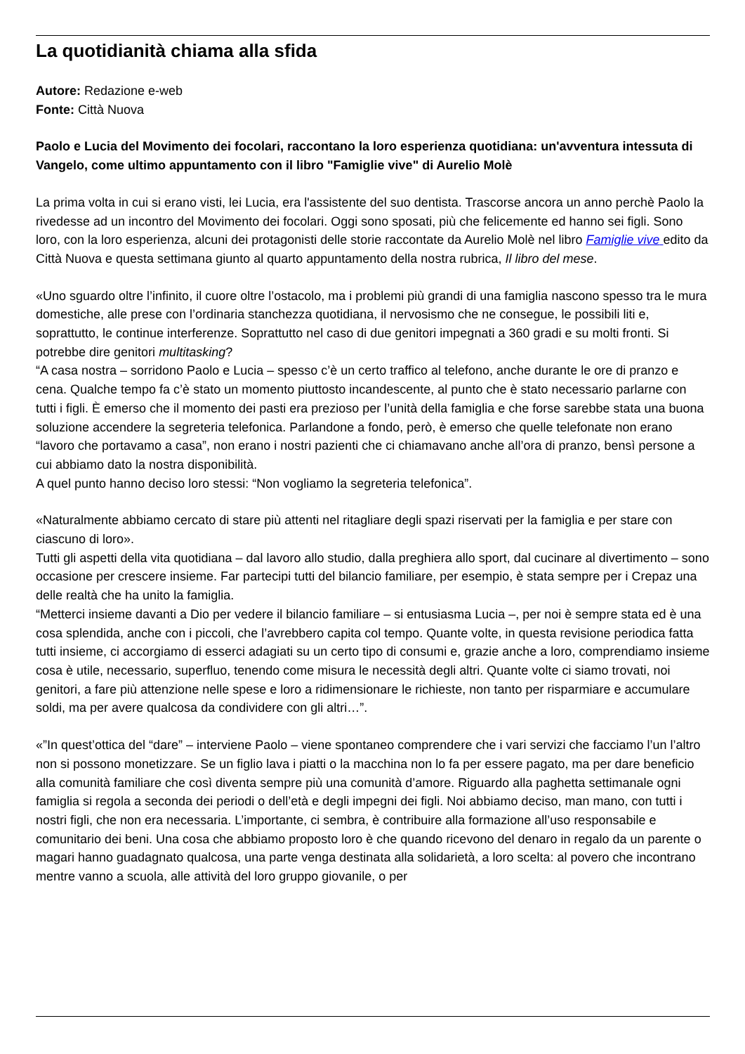La quotidianità chiama alla sfida
Autore: Redazione e-web
Fonte: Città Nuova
Paolo e Lucia del Movimento dei focolari, raccontano la loro esperienza quotidiana: un'avventura intessuta di Vangelo, come ultimo appuntamento con il libro "Famiglie vive" di Aurelio Molè
La prima volta in cui si erano visti, lei Lucia, era l'assistente del suo dentista. Trascorse ancora un anno perchè Paolo la rivedesse ad un incontro del Movimento dei focolari. Oggi sono sposati, più che felicemente ed hanno sei figli. Sono loro, con la loro esperienza, alcuni dei protagonisti delle storie raccontate da Aurelio Molè nel libro Famiglie vive edito da Città Nuova e questa settimana giunto al quarto appuntamento della nostra rubrica, Il libro del mese.
«Uno sguardo oltre l’infinito, il cuore oltre l’ostacolo, ma i problemi più grandi di una famiglia nascono spesso tra le mura domestiche, alle prese con l’ordinaria stanchezza quotidiana, il nervosismo che ne consegue, le possibili liti e, soprattutto, le continue interferenze. Soprattutto nel caso di due genitori impegnati a 360 gradi e su molti fronti. Si potrebbe dire genitori multitasking?
“A casa nostra – sorridono Paolo e Lucia – spesso c’è un certo traffico al telefono, anche durante le ore di pranzo e cena. Qualche tempo fa c’è stato un momento piuttosto incandescente, al punto che è stato necessario parlarne con tutti i figli. È emerso che il momento dei pasti era prezioso per l’unità della famiglia e che forse sarebbe stata una buona soluzione accendere la segreteria telefonica. Parlandone a fondo, però, è emerso che quelle telefonate non erano “lavoro che portavamo a casa”, non erano i nostri pazienti che ci chiamavano anche all’ora di pranzo, bensì persone a cui abbiamo dato la nostra disponibilità.
A quel punto hanno deciso loro stessi: “Non vogliamo la segreteria telefonica”.
«Naturalmente abbiamo cercato di stare più attenti nel ritagliare degli spazi riservati per la famiglia e per stare con ciascuno di loro».
Tutti gli aspetti della vita quotidiana – dal lavoro allo studio, dalla preghiera allo sport, dal cucinare al divertimento – sono occasione per crescere insieme. Far partecipi tutti del bilancio familiare, per esempio, è stata sempre per i Crepaz una delle realtà che ha unito la famiglia.
“Metterci insieme davanti a Dio per vedere il bilancio familiare – si entusiasma Lucia –, per noi è sempre stata ed è una cosa splendida, anche con i piccoli, che l’avrebbero capita col tempo. Quante volte, in questa revisione periodica fatta tutti insieme, ci accorgiamo di esserci adagiati su un certo tipo di consumi e, grazie anche a loro, comprendiamo insieme cosa è utile, necessario, superfluo, tenendo come misura le necessità degli altri. Quante volte ci siamo trovati, noi genitori, a fare più attenzione nelle spese e loro a ridimensionare le richieste, non tanto per risparmiare e accumulare soldi, ma per avere qualcosa da condividere con gli altri…”.
«”In quest’ottica del “dare” – interviene Paolo – viene spontaneo comprendere che i vari servizi che facciamo l’un l’altro non si possono monetizzare. Se un figlio lava i piatti o la macchina non lo fa per essere pagato, ma per dare beneficio alla comunità familiare che così diventa sempre più una comunità d’amore. Riguardo alla paghetta settimanale ogni famiglia si regola a seconda dei periodi o dell’età e degli impegni dei figli. Noi abbiamo deciso, man mano, con tutti i nostri figli, che non era necessaria. L’importante, ci sembra, è contribuire alla formazione all’uso responsabile e comunitario dei beni. Una cosa che abbiamo proposto loro è che quando ricevono del denaro in regalo da un parente o magari hanno guadagnato qualcosa, una parte venga destinata alla solidarietà, a loro scelta: al povero che incontrano mentre vanno a scuola, alle attività del loro gruppo giovanile, o per